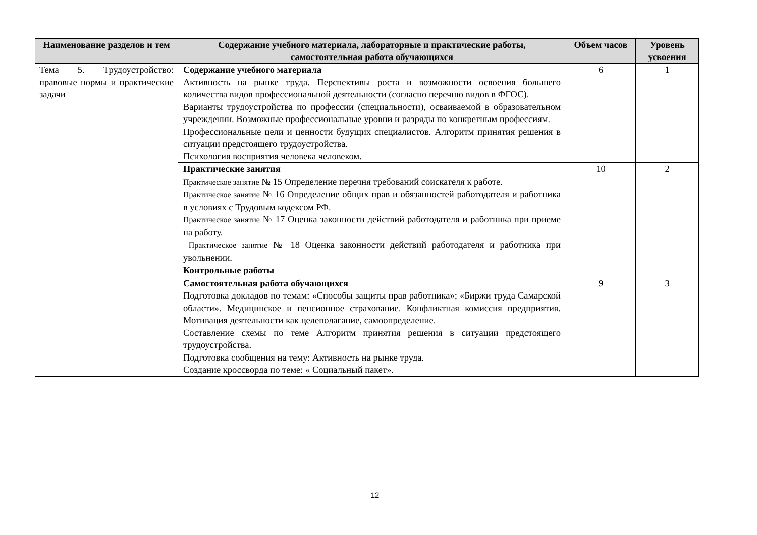| Наименование разделов и тем | Содержание учебного материала, лабораторные и практические работы, самостоятельная работа обучающихся | Объем часов | Уровень усвоения |
| --- | --- | --- | --- |
| Тема 5. Трудоустройство: правовые нормы и практические задачи | Содержание учебного материала Активность на рынке труда. Перспективы роста и возможности освоения большего количества видов профессиональной деятельности (согласно перечню видов в ФГОС). Варианты трудоустройства по профессии (специальности), осваиваемой в образовательном учреждении. Возможные профессиональные уровни и разряды по конкретным профессиям. Профессиональные цели и ценности будущих специалистов. Алгоритм принятия решения в ситуации предстоящего трудоустройства. Психология восприятия человека человеком. | 6 | 1 |
| | Практические занятия Практическое занятие № 15 Определение перечня требований соискателя к работе. Практическое занятие № 16 Определение общих прав и обязанностей работодателя и работника в условиях с Трудовым кодексом РФ. Практическое занятие № 17 Оценка законности действий работодателя и работника при приеме на работу. Практическое занятие № 18 Оценка законности действий работодателя и работника при увольнении. | 10 | 2 |
| | Контрольные работы | | |
| | Самостоятельная работа обучающихся Подготовка докладов по темам: «Способы защиты прав работника»; «Биржи труда Самарской области». Медицинское и пенсионное страхование. Конфликтная комиссия предприятия. Мотивация деятельности как целеполагание, самоопределение. Составление схемы по теме Алгоритм принятия решения в ситуации предстоящего трудоустройства. Подготовка сообщения на тему: Активность на рынке труда. Создание кроссворда по теме: « Социальный пакет». | 9 | 3 |
12